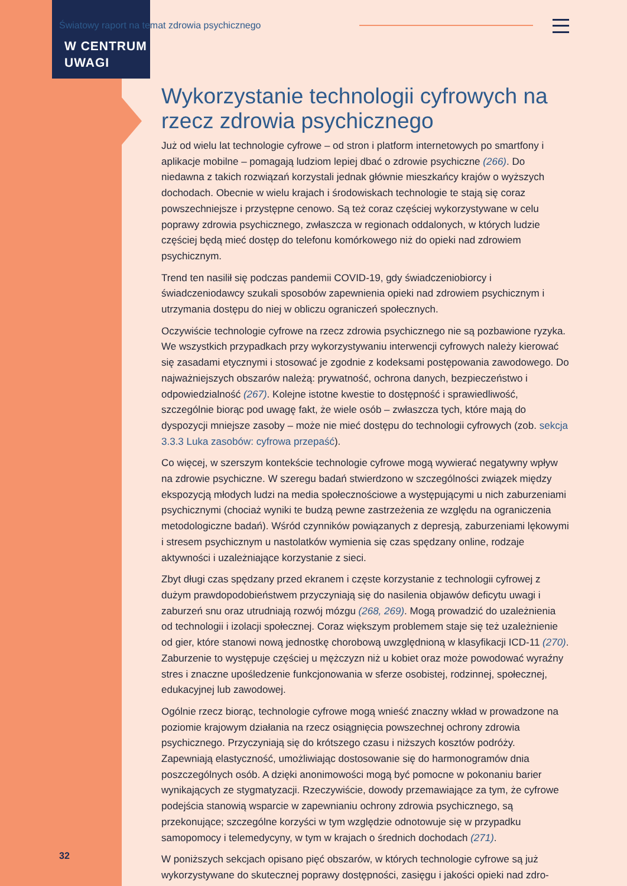Światowy raport na temat zdrowia psychicznego
W CENTRUM
UWAGI
Wykorzystanie technologii cyfrowych na rzecz zdrowia psychicznego
Już od wielu lat technologie cyfrowe – od stron i platform internetowych po smartfony i aplikacje mobilne – pomagają ludziom lepiej dbać o zdrowie psychiczne (266). Do niedawna z takich rozwiązań korzystali jednak głównie mieszkańcy krajów o wyższych dochodach. Obecnie w wielu krajach i środowiskach technologie te stają się coraz powszechniejsze i przystępne cenowo. Są też coraz częściej wykorzystywane w celu poprawy zdrowia psychicznego, zwłaszcza w regionach oddalonych, w których ludzie częściej będą mieć dostęp do telefonu komórkowego niż do opieki nad zdrowiem psychicznym.
Trend ten nasilił się podczas pandemii COVID-19, gdy świadczeniobiorcy i świadczeniodawcy szukali sposobów zapewnienia opieki nad zdrowiem psychicznym i utrzymania dostępu do niej w obliczu ograniczeń społecznych.
Oczywiście technologie cyfrowe na rzecz zdrowia psychicznego nie są pozbawione ryzyka. We wszystkich przypadkach przy wykorzystywaniu interwencji cyfrowych należy kierować się zasadami etycznymi i stosować je zgodnie z kodeksami postępowania zawodowego. Do najważniejszych obszarów należą: prywatność, ochrona danych, bezpieczeństwo i odpowiedzialność (267). Kolejne istotne kwestie to dostępność i sprawiedliwość, szczególnie biorąc pod uwagę fakt, że wiele osób – zwłaszcza tych, które mają do dyspozycji mniejsze zasoby – może nie mieć dostępu do technologii cyfrowych (zob. sekcja 3.3.3 Luka zasobów: cyfrowa przepaść).
Co więcej, w szerszym kontekście technologie cyfrowe mogą wywierać negatywny wpływ na zdrowie psychiczne. W szeregu badań stwierdzono w szczególności związek między ekspozycją młodych ludzi na media społecznościowe a występującymi u nich zaburzeniami psychicznymi (chociaż wyniki te budzą pewne zastrzeżenia ze względu na ograniczenia metodologiczne badań). Wśród czynników powiązanych z depresją, zaburzeniami lękowymi i stresem psychicznym u nastolatków wymienia się czas spędzany online, rodzaje aktywności i uzależniające korzystanie z sieci.
Zbyt długi czas spędzany przed ekranem i częste korzystanie z technologii cyfrowej z dużym prawdopodobieństwem przyczyniają się do nasilenia objawów deficytu uwagi i zaburzeń snu oraz utrudniają rozwój mózgu (268, 269). Mogą prowadzić do uzależnienia od technologii i izolacji społecznej. Coraz większym problemem staje się też uzależnienie od gier, które stanowi nową jednostkę chorobową uwzględnioną w klasyfikacji ICD-11 (270). Zaburzenie to występuje częściej u mężczyzn niż u kobiet oraz może powodować wyraźny stres i znaczne upośledzenie funkcjonowania w sferze osobistej, rodzinnej, społecznej, edukacyjnej lub zawodowej.
Ogólnie rzecz biorąc, technologie cyfrowe mogą wnieść znaczny wkład w prowadzone na poziomie krajowym działania na rzecz osiągnięcia powszechnej ochrony zdrowia psychicznego. Przyczyniają się do krótszego czasu i niższych kosztów podróży. Zapewniają elastyczność, umożliwiając dostosowanie się do harmonogramów dnia poszczególnych osób. A dzięki anonimowości mogą być pomocne w pokonaniu barier wynikających ze stygmatyzacji. Rzeczywiście, dowody przemawiające za tym, że cyfrowe podejścia stanowią wsparcie w zapewnianiu ochrony zdrowia psychicznego, są przekonujące; szczególne korzyści w tym względzie odnotowuje się w przypadku samopomocy i telemedycyny, w tym w krajach o średnich dochodach (271).
W poniższych sekcjach opisano pięć obszarów, w których technologie cyfrowe są już wykorzystywane do skutecznej poprawy dostępności, zasięgu i jakości opieki nad zdro-
32